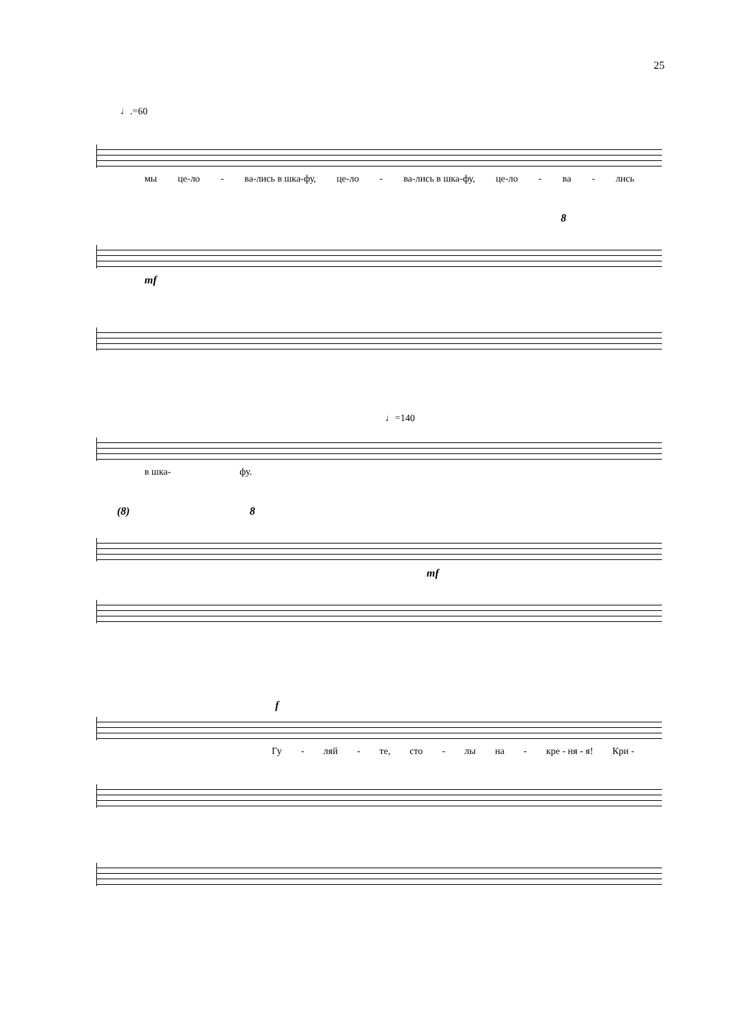25
♩.=60
мы це-ло - ва-лись в шка-фу, це-ло - ва-лись в шка-фу, це-ло - ва - лись
8
mf
♩=140
в шка- фу.
(8) 8
mf
f
Гу - ляй - те, сто - лы на - кре - ня - я! Кри -